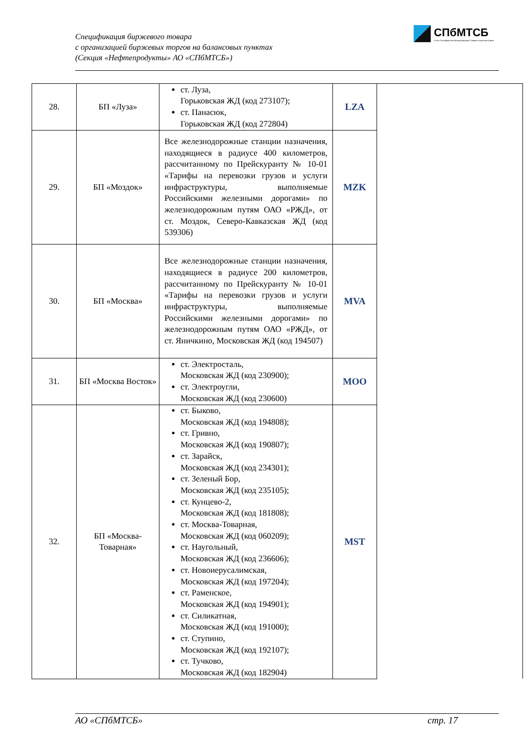Спецификация биржевого товара
с организацией биржевых торгов на балансовых пунктах
(Секция «Нефтепродукты» АО «СПбМТСБ»)
СПбМТСБ
Санкт-Петербургская Международная Товарно-сырьевая Биржа
| 28. | БП «Луза» | ст. Луза, Горьковская ЖД (код 273107); ст. Панасюк, Горьковская ЖД (код 272804) | LZA | |
| 29. | БП «Моздок» | Все железнодорожные станции назначения, находящиеся в радиусе 400 километров, рассчитанному по Прейскуранту № 10-01 «Тарифы на перевозки грузов и услуги инфраструктуры, выполняемые Российскими железными дорогами» по железнодорожным путям ОАО «РЖД», от ст. Моздок, Северо-Кавказская ЖД (код 539306) | MZK | |
| 30. | БП «Москва» | Все железнодорожные станции назначения, находящиеся в радиусе 200 километров, рассчитанному по Прейскуранту № 10-01 «Тарифы на перевозки грузов и услуги инфраструктуры, выполняемые Российскими железными дорогами» по железнодорожным путям ОАО «РЖД», от ст. Яничкино, Московская ЖД (код 194507) | MVA | |
| 31. | БП «Москва Восток» | ст. Электросталь, Московская ЖД (код 230900); ст. Электроугли, Московская ЖД (код 230600) | MOO | |
| 32. | БП «Москва-Товарная» | ст. Быково, Московская ЖД (код 194808); ст. Гривно, Московская ЖД (код 190807); ст. Зарайск, Московская ЖД (код 234301); ст. Зеленый Бор, Московская ЖД (код 235105); ст. Кунцево-2, Московская ЖД (код 181808); ст. Москва-Товарная, Московская ЖД (код 060209); ст. Наугольный, Московская ЖД (код 236606); ст. Новоиерусалимская, Московская ЖД (код 197204); ст. Раменское, Московская ЖД (код 194901); ст. Силикатная, Московская ЖД (код 191000); ст. Ступино, Московская ЖД (код 192107); ст. Тучково, Московская ЖД (код 182904) | MST | |
АО «СПбМТСБ» стр. 17